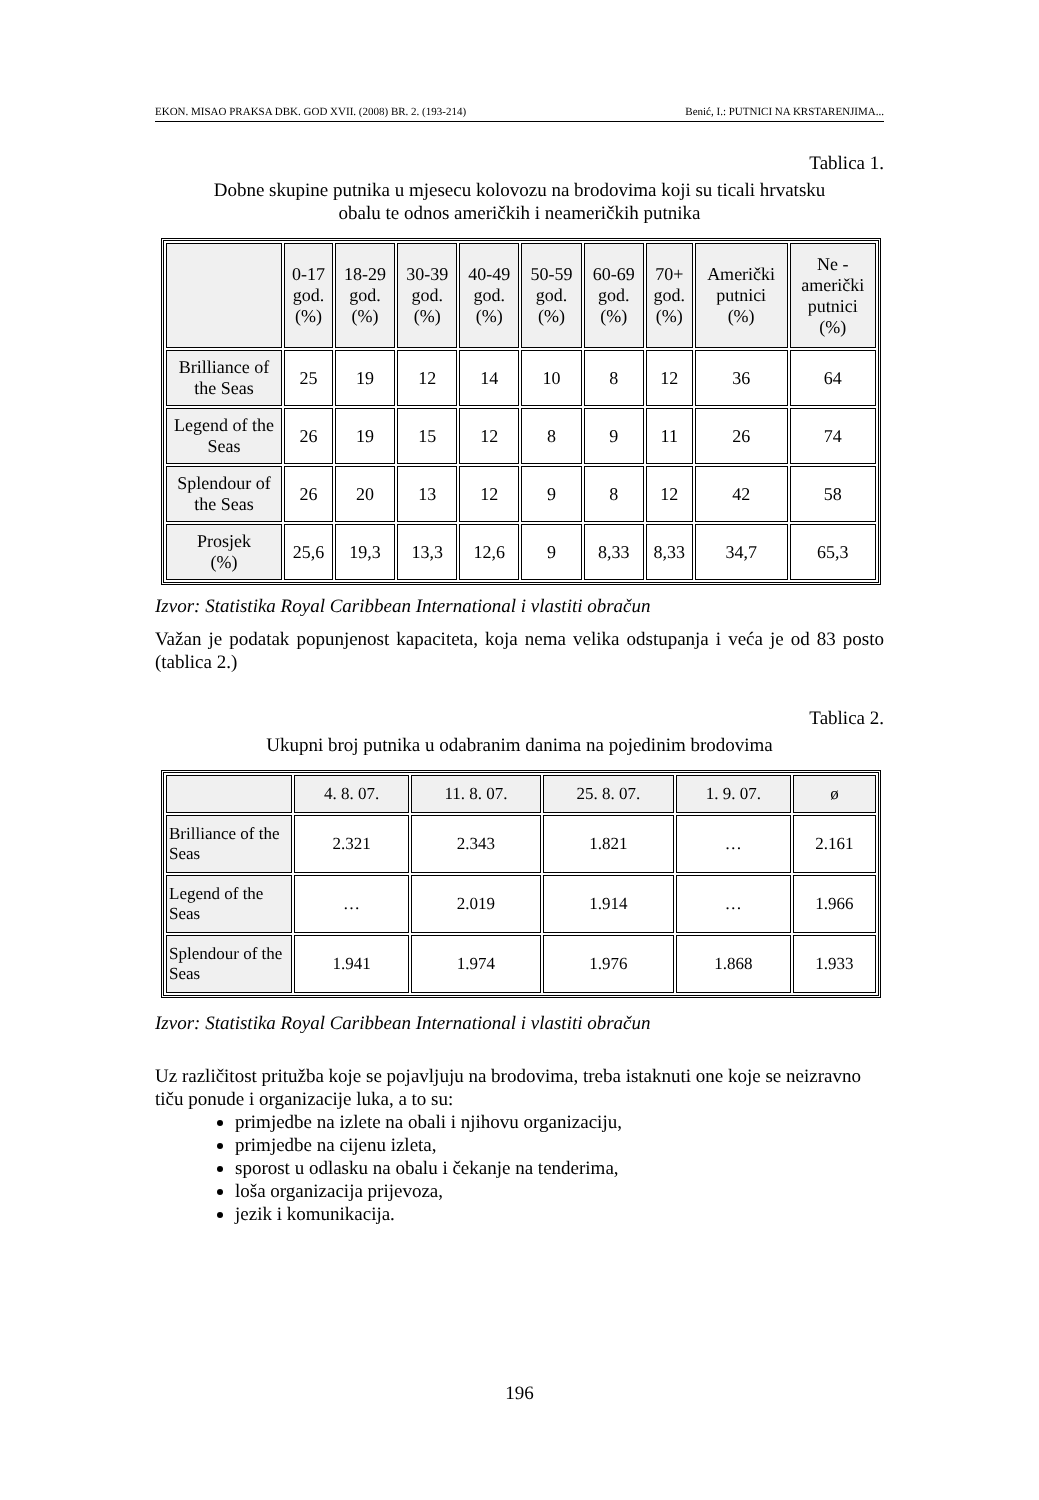EKON. MISAO PRAKSA DBK. GOD XVII. (2008) BR. 2. (193-214) Benić, I.: PUTNICI NA KRSTARENJIMA...
Tablica 1.
Dobne skupine putnika u mjesecu kolovozu na brodovima koji su ticali hrvatsku
obalu te odnos američkih i neameričkih putnika
| | 0-17 god. (%) | 18-29 god. (%) | 30-39 god. (%) | 40-49 god. (%) | 50-59 god. (%) | 60-69 god. (%) | 70+ god. (%) | Američki putnici (%) | Ne - američki putnici (%) |
| --- | --- | --- | --- | --- | --- | --- | --- | --- | --- |
| Brilliance of the Seas | 25 | 19 | 12 | 14 | 10 | 8 | 12 | 36 | 64 |
| Legend of the Seas | 26 | 19 | 15 | 12 | 8 | 9 | 11 | 26 | 74 |
| Splendour of the Seas | 26 | 20 | 13 | 12 | 9 | 8 | 12 | 42 | 58 |
| Prosjek (%) | 25,6 | 19,3 | 13,3 | 12,6 | 9 | 8,33 | 8,33 | 34,7 | 65,3 |
Izvor: Statistika Royal Caribbean International i vlastiti obračun
Važan je podatak popunjenost kapaciteta, koja nema velika odstupanja i veća je od 83 posto (tablica 2.)
Tablica 2.
Ukupni broj putnika u odabranim danima na pojedinim brodovima
| | 4. 8. 07. | 11. 8. 07. | 25. 8. 07. | 1. 9. 07. | ø |
| --- | --- | --- | --- | --- | --- |
| Brilliance of the Seas | 2.321 | 2.343 | 1.821 | … | 2.161 |
| Legend of the Seas | … | 2.019 | 1.914 | … | 1.966 |
| Splendour of the Seas | 1.941 | 1.974 | 1.976 | 1.868 | 1.933 |
Izvor: Statistika Royal Caribbean International i vlastiti obračun
Uz različitost pritužba koje se pojavljuju na brodovima, treba istaknuti one koje se neizravno tiču ponude i organizacije luka, a to su:
primjedbe na izlete na obali i njihovu organizaciju,
primjedbe na cijenu izleta,
sporost u odlasku na obalu i čekanje na tenderima,
loša organizacija prijevoza,
jezik i komunikacija.
196